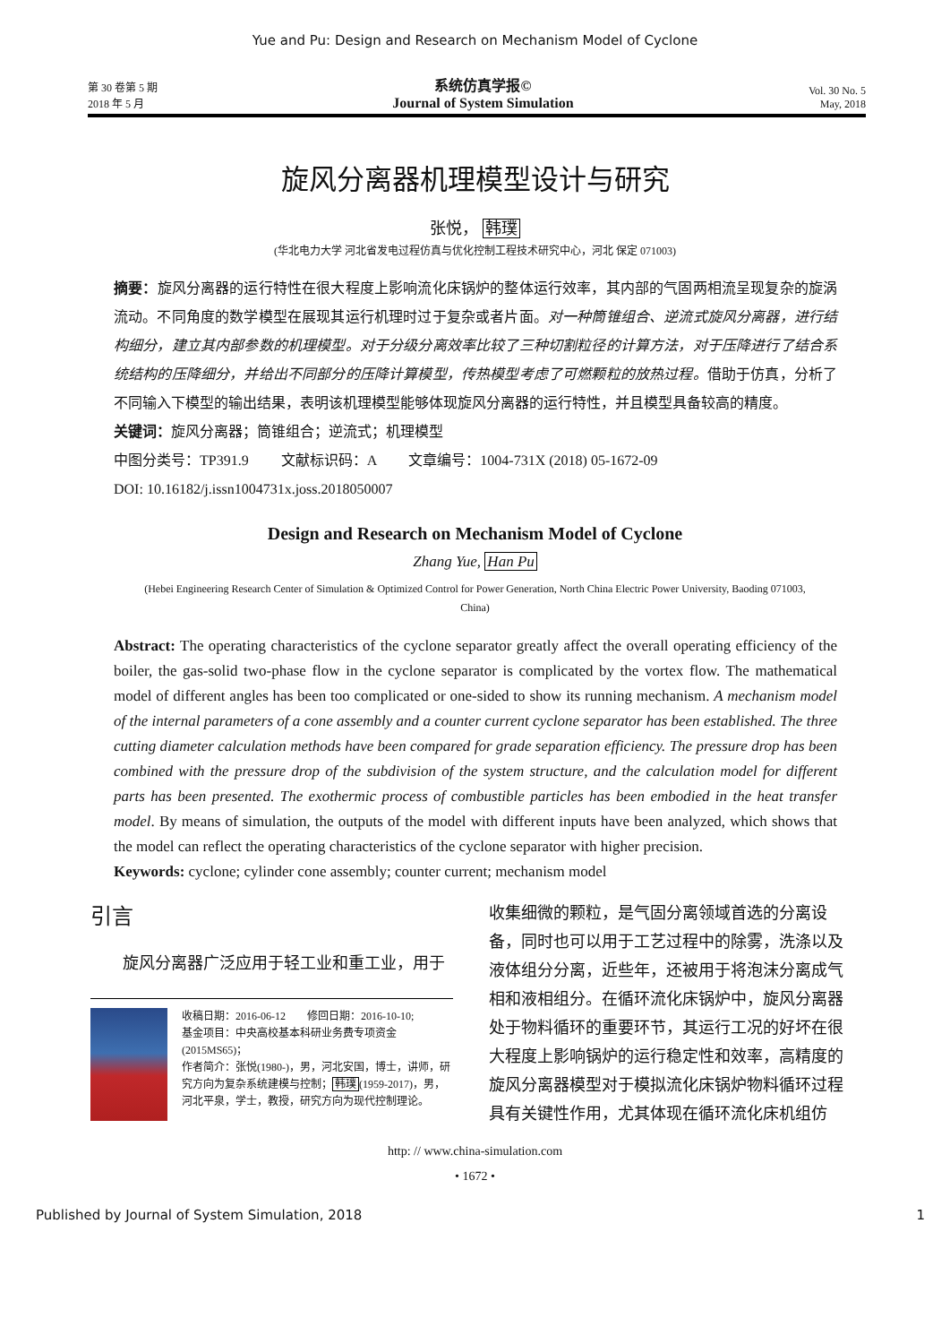Yue and Pu: Design and Research on Mechanism Model of Cyclone
第 30 卷第 5 期
2018 年 5 月
系统仿真学报©
Journal of System Simulation
Vol. 30 No. 5
May, 2018
旋风分离器机理模型设计与研究
张悦， 韩璞
(华北电力大学 河北省发电过程仿真与优化控制工程技术研究中心，河北 保定 071003)
摘要：旋风分离器的运行特性在很大程度上影响流化床锅炉的整体运行效率，其内部的气固两相流呈现复杂的旋涡流动。不同角度的数学模型在展现其运行机理时过于复杂或者片面。对一种筒锥组合、逆流式旋风分离器，进行结构细分，建立其内部参数的机理模型。对于分级分离效率比较了三种切割粒径的计算方法，对于压降进行了结合系统结构的压降细分，并给出不同部分的压降计算模型，传热模型考虑了可燃颗粒的放热过程。借助于仿真，分析了不同输入下模型的输出结果，表明该机理模型能够体现旋风分离器的运行特性，并且模型具备较高的精度。
关键词：旋风分离器；筒锥组合；逆流式；机理模型
中图分类号：TP391.9 文献标识码：A 文章编号：1004-731X (2018) 05-1672-09
DOI: 10.16182/j.issn1004731x.joss.2018050007
Design and Research on Mechanism Model of Cyclone
Zhang Yue, Han Pu
(Hebei Engineering Research Center of Simulation & Optimized Control for Power Generation, North China Electric Power University, Baoding 071003, China)
Abstract: The operating characteristics of the cyclone separator greatly affect the overall operating efficiency of the boiler, the gas-solid two-phase flow in the cyclone separator is complicated by the vortex flow. The mathematical model of different angles has been too complicated or one-sided to show its running mechanism. A mechanism model of the internal parameters of a cone assembly and a counter current cyclone separator has been established. The three cutting diameter calculation methods have been compared for grade separation efficiency. The pressure drop has been combined with the pressure drop of the subdivision of the system structure, and the calculation model for different parts has been presented. The exothermic process of combustible particles has been embodied in the heat transfer model. By means of simulation, the outputs of the model with different inputs have been analyzed, which shows that the model can reflect the operating characteristics of the cyclone separator with higher precision.
Keywords: cyclone; cylinder cone assembly; counter current; mechanism model
引言
旋风分离器广泛应用于轻工业和重工业，用于
收稿日期：2016-06-12 修回日期：2016-10-10;
基金项目：中央高校基本科研业务费专项资金(2015MS65)；
作者简介：张悦(1980-)，男，河北安国，博士，讲师，研究方向为复杂系统建模与控制；韩璞(1959-2017)，男，河北平泉，学士，教授，研究方向为现代控制理论。
收集细微的颗粒，是气固分离领域首选的分离设备，同时也可以用于工艺过程中的除雾，洗涤以及液体组分分离，近些年，还被用于将泡沫分离成气相和液相组分。在循环流化床锅炉中，旋风分离器处于物料循环的重要环节，其运行工况的好坏在很大程度上影响锅炉的运行稳定性和效率，高精度的旋风分离器模型对于模拟流化床锅炉物料循环过程具有关键性作用，尤其体现在循环流化床机组仿
http: // www.china-simulation.com
• 1672 •
Published by Journal of System Simulation, 2018 1